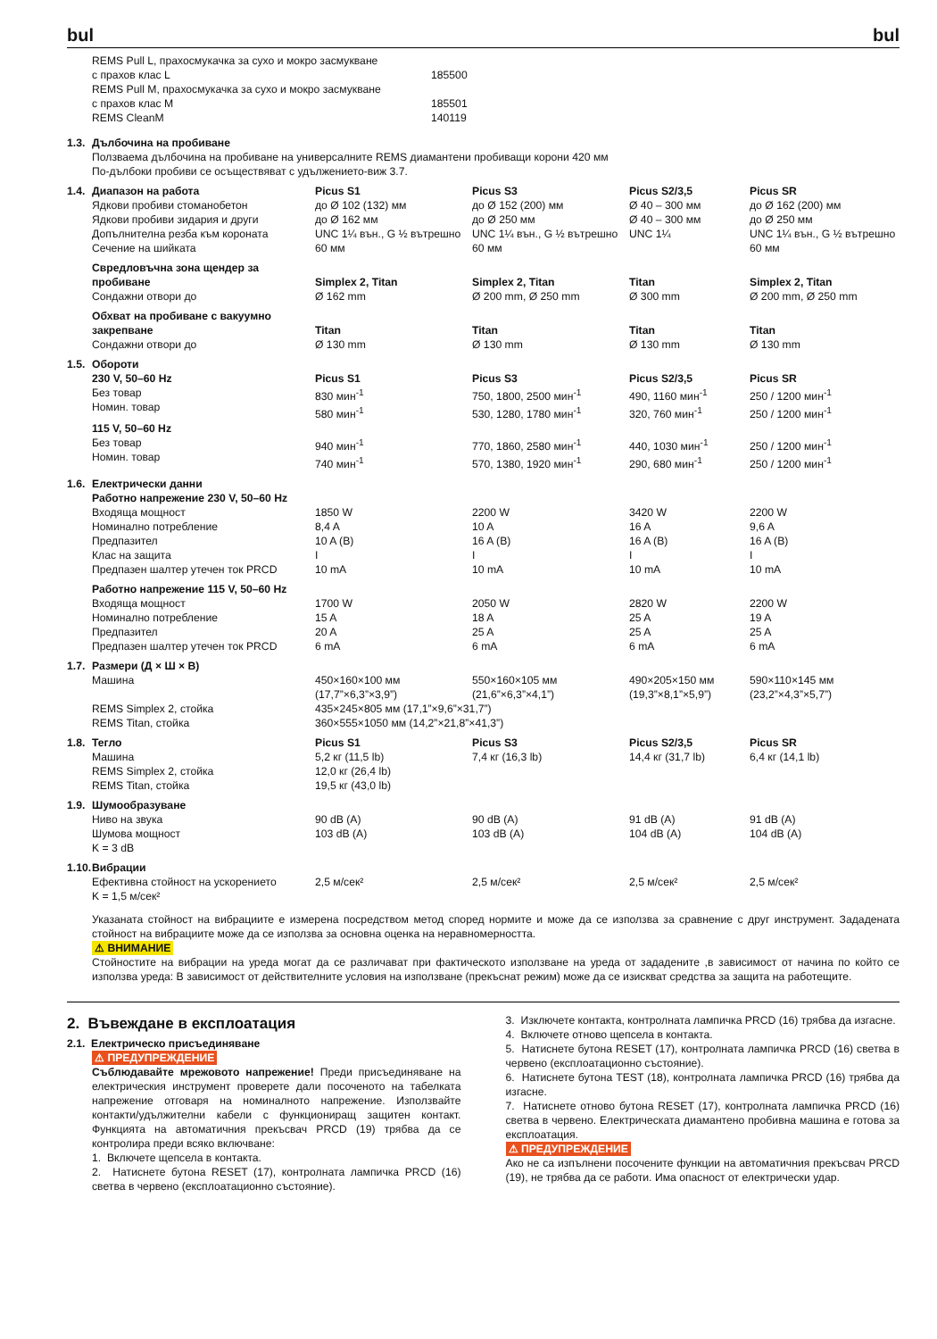bul bul
| | REMS Pull L, прахосмукачка за сухо и мокро засмукване с прахов клас L | 185500 |
| | REMS Pull M, прахосмукачка за сухо и мокро засмукване с прахов клас M | 185501 |
| | REMS CleanM | 140119 |
| 1.3. | Дълбочина на пробиване Ползваема дълбочина на пробиване на универсалните REMS диамантени пробиващи корони 420 мм По-дълбоки пробиви се осъществяват с удължението-виж 3.7. | | | | |
| 1.4. | Диапазон на работа Ядкови пробиви стоманобетон | Picus S1 до Ø 102 (132) мм | Picus S3 до Ø 152 (200) мм | Picus S2/3,5 Ø 40 – 300 мм | Picus SR до Ø 162 (200) мм |
| | Ядкови пробиви зидария и други | до Ø 162 мм | до Ø 250 мм | Ø 40 – 300 мм | до Ø 250 мм |
| | Допълнителна резба към короната | UNC 1¼ вън., G ½ вътрешно | UNC 1¼ вън., G ½ вътрешно | UNC 1¼ | UNC 1¼ вън., G ½ вътрешно |
| | Сечение на шийката | 60 мм | 60 мм | | 60 мм |
| | Свредловъчна зона щендер за пробиване | Simplex 2, Titan | Simplex 2, Titan | Titan | Simplex 2, Titan |
| | Сондажни отвори до | Ø 162 mm | Ø 200 mm, Ø 250 mm | Ø 300 mm | Ø 200 mm, Ø 250 mm |
| | Обхват на пробиване с вакуумно закрепване | Titan | Titan | Titan | Titan |
| | Сондажни отвори до | Ø 130 mm | Ø 130 mm | Ø 130 mm | Ø 130 mm |
| 1.5. | Обороти 230 V, 50–60 Hz Без товар Номин. товар | Picus S1 830 мин<sup>-1</sup> 580 мин<sup>-1</sup> | Picus S3 750, 1800, 2500 мин<sup>-1</sup> 530, 1280, 1780 мин<sup>-1</sup> | Picus S2/3,5 490, 1160 мин<sup>-1</sup> 320, 760 мин<sup>-1</sup> | Picus SR 250 / 1200 мин<sup>-1</sup> 250 / 1200 мин<sup>-1</sup> |
| | 115 V, 50–60 Hz Без товар Номин. товар | 940 мин<sup>-1</sup> 740 мин<sup>-1</sup> | 770, 1860, 2580 мин<sup>-1</sup> 570, 1380, 1920 мин<sup>-1</sup> | 440, 1030 мин<sup>-1</sup> 290, 680 мин<sup>-1</sup> | 250 / 1200 мин<sup>-1</sup> 250 / 1200 мин<sup>-1</sup> |
| 1.6. | Електрически данни Работно напрежение 230 V, 50–60 Hz | | | | |
| | Входяща мощност Номинално потребление Предпазител Клас на защита | 1850 W 8,4 A 10 A (B) I | 2200 W 10 A 16 A (B) I | 3420 W 16 A 16 A (B) I | 2200 W 9,6 A 16 A (B) I |
| | Предпазен шалтер утечен ток PRCD | 10 mA | 10 mA | 10 mA | 10 mA |
| | Работно напрежение 115 V, 50–60 Hz | | | | |
| | Входяща мощност Номинално потребление Предпазител | 1700 W 15 A 20 A | 2050 W 18 A 25 A | 2820 W 25 A 25 A | 2200 W 19 A 25 A |
| | Предпазен шалтер утечен ток PRCD | 6 mA | 6 mA | 6 mA | 6 mA |
| 1.7. | Размери (Д × Ш × В) Машина | 450×160×100 мм (17,7”×6,3”×3,9”) | 550×160×105 мм (21,6”×6,3”×4,1”) | 490×205×150 мм (19,3”×8,1”×5,9”) | 590×110×145 мм (23,2”×4,3”×5,7”) |
| | REMS Simplex 2, стойка REMS Titan, стойка | 435×245×805 мм (17,1”×9,6”×31,7”) 360×555×1050 мм (14,2”×21,8”×41,3”) | | | |
| 1.8. | Тегло Машина | Picus S1 5,2 кг (11,5 lb) | Picus S3 7,4 кг (16,3 lb) | Picus S2/3,5 14,4 кг (31,7 lb) | Picus SR 6,4 кг (14,1 lb) |
| | REMS Simplex 2, стойка REMS Titan, стойка | 12,0 кг (26,4 lb) 19,5 кг (43,0 lb) | | | |
| 1.9. | Шумообразуване Ниво на звука Шумова мощност K = 3 dB | 90 dB (A) 103 dB (A) | 90 dB (A) 103 dB (A) | 91 dB (A) 104 dB (A) | 91 dB (A) 104 dB (A) |
| 1.10. | Вибрации Ефективна стойност на ускорението K = 1,5 м/сек² | 2,5 м/сек² | 2,5 м/сек² | 2,5 м/сек² | 2,5 м/сек² |
Указаната стойност на вибрациите е измерена посредством метод според нормите и може да се използва за сравнение с друг инструмент. Зададената стойност на вибрациите може да се използва за основна оценка на неравномерността.
⚠ ВНИМАНИЕ
Стойностите на вибрации на уреда могат да се различават при фактическото използване на уреда от зададените ,в зависимост от начина по който се използва уреда: В зависимост от действителните условия на използване (прекъснат режим) може да се изискват средства за защита на работещите.
2. Въвеждане в експлоатация
2.1. Електрическо присъединяване
⚠ ПРЕДУПРЕЖДЕНИЕ
Съблюдавайте мрежовото напрежение! Преди присъединяване на електрическия инструмент проверете дали посоченото на табелката напрежение отговаря на номиналното напрежение. Използвайте контакти/удължителни кабели с функциониращ защитен контакт. Функцията на автоматичния прекъсвач PRCD (19) трябва да се контролира преди всяко включване:
1. Включете щепсела в контакта.
2. Натиснете бутона RESET (17), контролната лампичка PRCD (16) светва в червено (експлоатационно състояние).
3. Изключете контакта, контролната лампичка PRCD (16) трябва да изгасне.
4. Включете отново щепсела в контакта.
5. Натиснете бутона RESET (17), контролната лампичка PRCD (16) светва в червено (експлоатационно състояние).
6. Натиснете бутона TEST (18), контролната лампичка PRCD (16) трябва да изгасне.
7. Натиснете отново бутона RESET (17), контролната лампичка PRCD (16) светва в червено. Електрическата диамантено пробивна машина е готова за експлоатация.
⚠ ПРЕДУПРЕЖДЕНИЕ
Ако не са изпълнени посочените функции на автоматичния прекъсвач PRCD (19), не трябва да се работи. Има опасност от електрически удар.